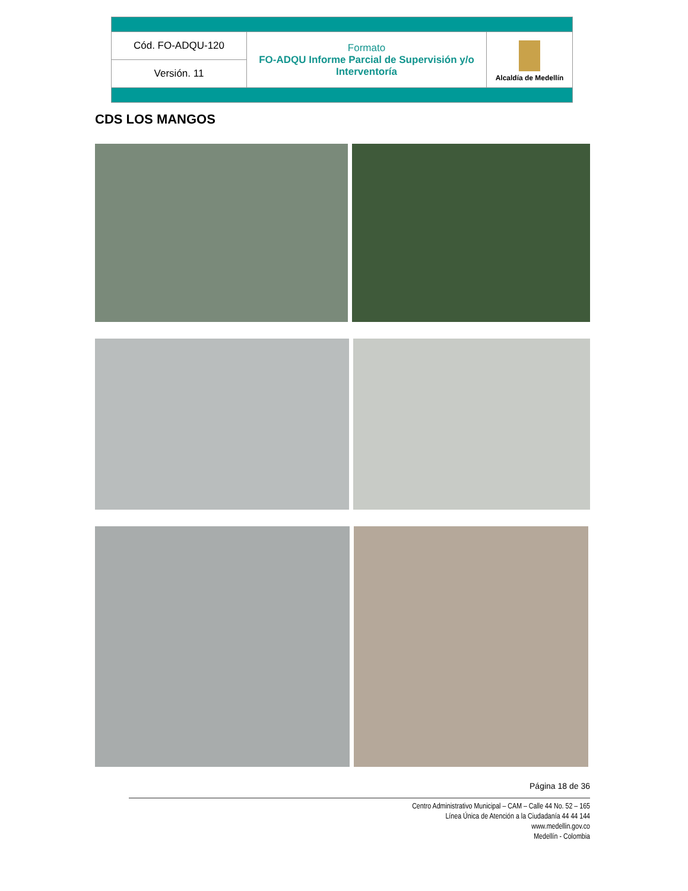| Cód. FO-ADQU-120 | Formato FO-ADQU Informe Parcial de Supervisión y/o Interventoría | Alcaldía de Medellín |
| Versión. 11 | | |
CDS LOS MANGOS
Página 18 de 36
Centro Administrativo Municipal – CAM – Calle 44 No. 52 – 165
Línea Única de Atención a la Ciudadanía 44 44 144
www.medellin.gov.co
Medellín - Colombia